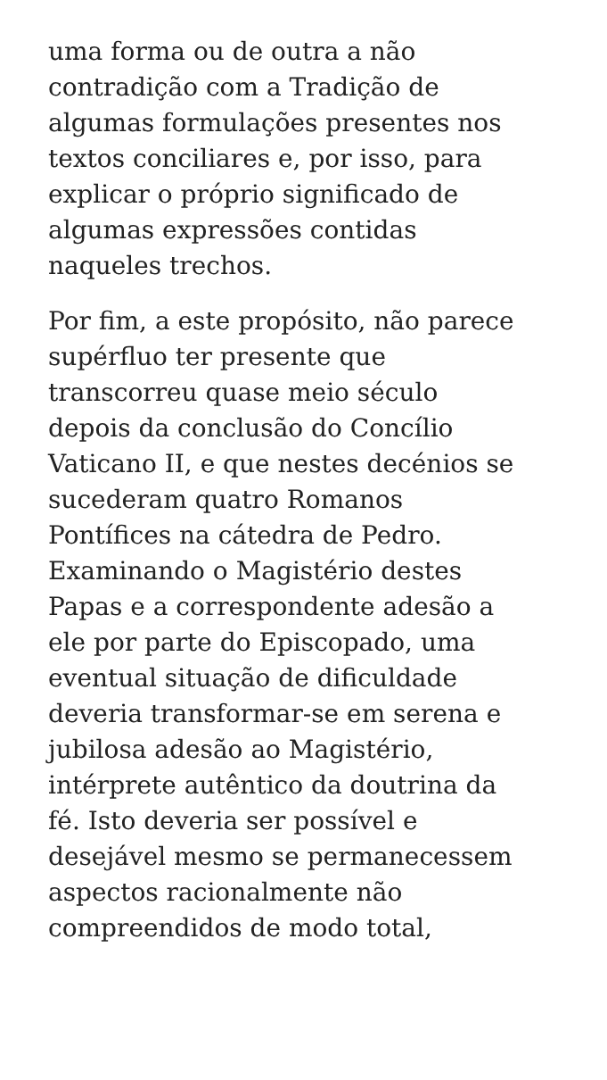uma forma ou de outra a não
contradição com a Tradição de
algumas formulações presentes nos
textos conciliares e, por isso, para
explicar o próprio significado de
algumas expressões contidas
naqueles trechos.
Por fim, a este propósito, não parece
supérfluo ter presente que
transcorreu quase meio século
depois da conclusão do Concílio
Vaticano II, e que nestes decénios se
sucederam quatro Romanos
Pontífices na cátedra de Pedro.
Examinando o Magistério destes
Papas e a correspondente adesão a
ele por parte do Episcopado, uma
eventual situação de dificuldade
deveria transformar-se em serena e
jubilosa adesão ao Magistério,
intérprete autêntico da doutrina da
fé. Isto deveria ser possível e
desejável mesmo se permanecessem
aspectos racionalmente não
compreendidos de modo total,